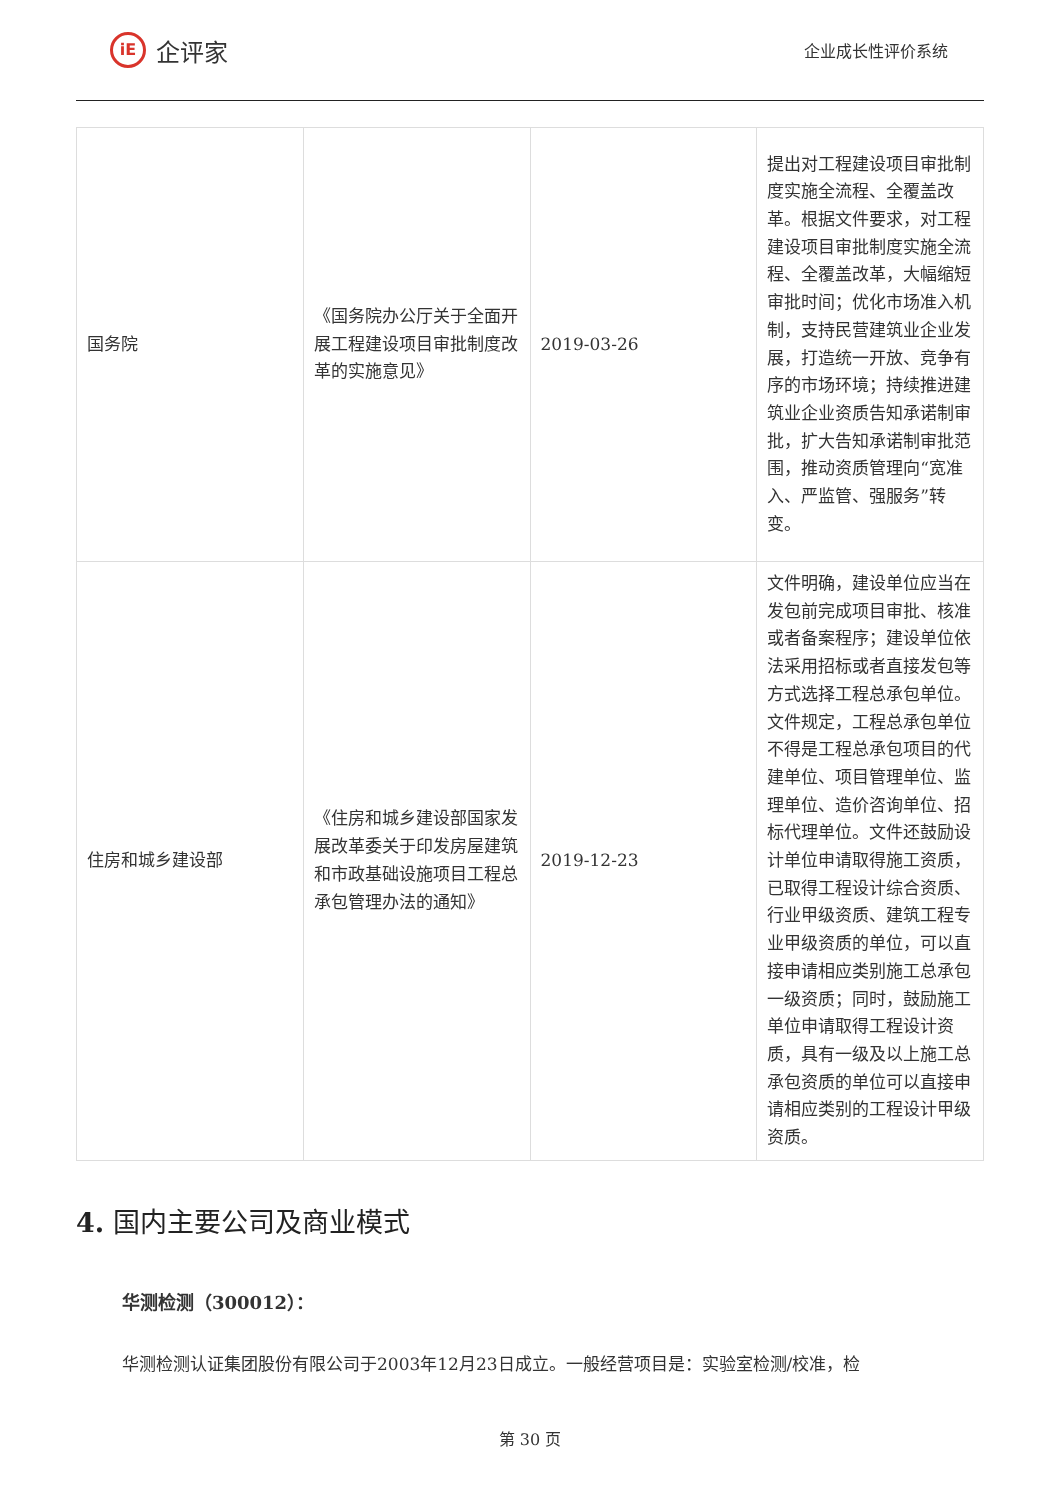iE
企评家
企业成长性评价系统
| 国务院 | 《国务院办公厅关于全面开展工程建设项目审批制度改革的实施意见》 | 2019-03-26 | 提出对工程建设项目审批制度实施全流程、全覆盖改革。根据文件要求，对工程建设项目审批制度实施全流程、全覆盖改革，大幅缩短审批时间；优化市场准入机制，支持民营建筑业企业发展，打造统一开放、竞争有序的市场环境；持续推进建筑业企业资质告知承诺制审批，扩大告知承诺制审批范围，推动资质管理向“宽准入、严监管、强服务”转变。 |
| 住房和城乡建设部 | 《住房和城乡建设部国家发展改革委关于印发房屋建筑和市政基础设施项目工程总承包管理办法的通知》 | 2019-12-23 | 文件明确，建设单位应当在发包前完成项目审批、核准或者备案程序；建设单位依法采用招标或者直接发包等方式选择工程总承包单位。文件规定，工程总承包单位不得是工程总承包项目的代建单位、项目管理单位、监理单位、造价咨询单位、招标代理单位。文件还鼓励设计单位申请取得施工资质，已取得工程设计综合资质、行业甲级资质、建筑工程专业甲级资质的单位，可以直接申请相应类别施工总承包一级资质；同时，鼓励施工单位申请取得工程设计资质，具有一级及以上施工总承包资质的单位可以直接申请相应类别的工程设计甲级资质。 |
4. 国内主要公司及商业模式
华测检测（300012）：
华测检测认证集团股份有限公司于2003年12月23日成立。一般经营项目是：实验室检测/校准，检
第 30 页